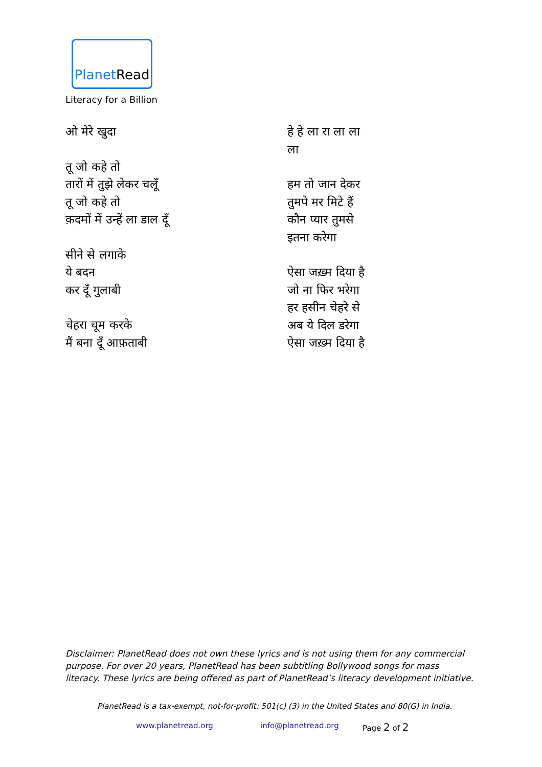PlanetRead
Literacy for a Billion
ओ मेरे खुदा
तू जो कहे तो
तारों में तुझे लेकर चलूँ
तू जो कहे तो
क़दमों में उन्हें ला डाल दूँ
सीने से लगाके
ये बदन
कर दूँ गुलाबी
चेहरा चूम करके
मैं बना दूँ आफ़ताबी
हे हे ला रा ला ला
ला
हम तो जान देकर
तुमपे मर मिटे हैं
कौन प्यार तुमसे
इतना करेगा
ऐसा जख़्म दिया है
जो ना फिर भरेगा
हर हसीन चेहरे से
अब ये दिल डरेगा
ऐसा जख़्म दिया है
Disclaimer: PlanetRead does not own these lyrics and is not using them for any commercial purpose. For over 20 years, PlanetRead has been subtitling Bollywood songs for mass literacy. These lyrics are being offered as part of PlanetRead’s literacy development initiative.
PlanetRead is a tax-exempt, not-for-profit: 501(c) (3) in the United States and 80(G) in India.
www.planetread.org info@planetread.org Page 2 of 2